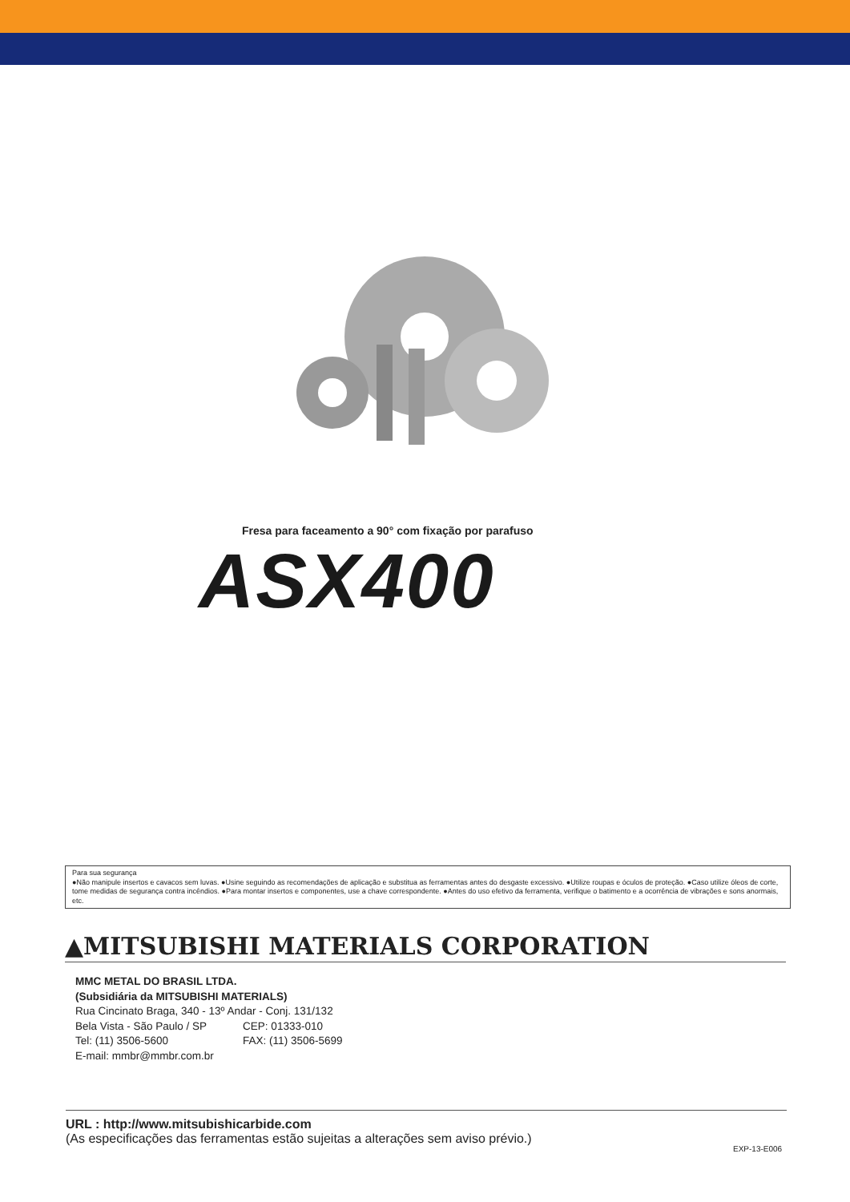Fresa para faceamento a 90° com fixação por parafuso
ASX400
Para sua segurança
●Não manipule insertos e cavacos sem luvas. ●Usine seguindo as recomendações de aplicação e substitua as ferramentas antes do desgaste excessivo. ●Utilize roupas e óculos de proteção. ●Caso utilize óleos de corte, tome medidas de segurança contra incêndios. ●Para montar insertos e componentes, use a chave correspondente. ●Antes do uso efetivo da ferramenta, verifique o batimento e a ocorrência de vibrações e sons anormais, etc.
▲MITSUBISHI MATERIALS CORPORATION
MMC METAL DO BRASIL LTDA.
(Subsidiária da MITSUBISHI MATERIALS)
| Rua Cincinato Braga, 340 - 13º Andar - Conj. 131/132 | |
| Bela Vista - São Paulo / SP | CEP: 01333-010 |
| Tel: (11) 3506-5600 | FAX: (11) 3506-5699 |
| E-mail: mmbr@mmbr.com.br | |
URL : http://www.mitsubishicarbide.com
(As especificações das ferramentas estão sujeitas a alterações sem aviso prévio.)
EXP-13-E006